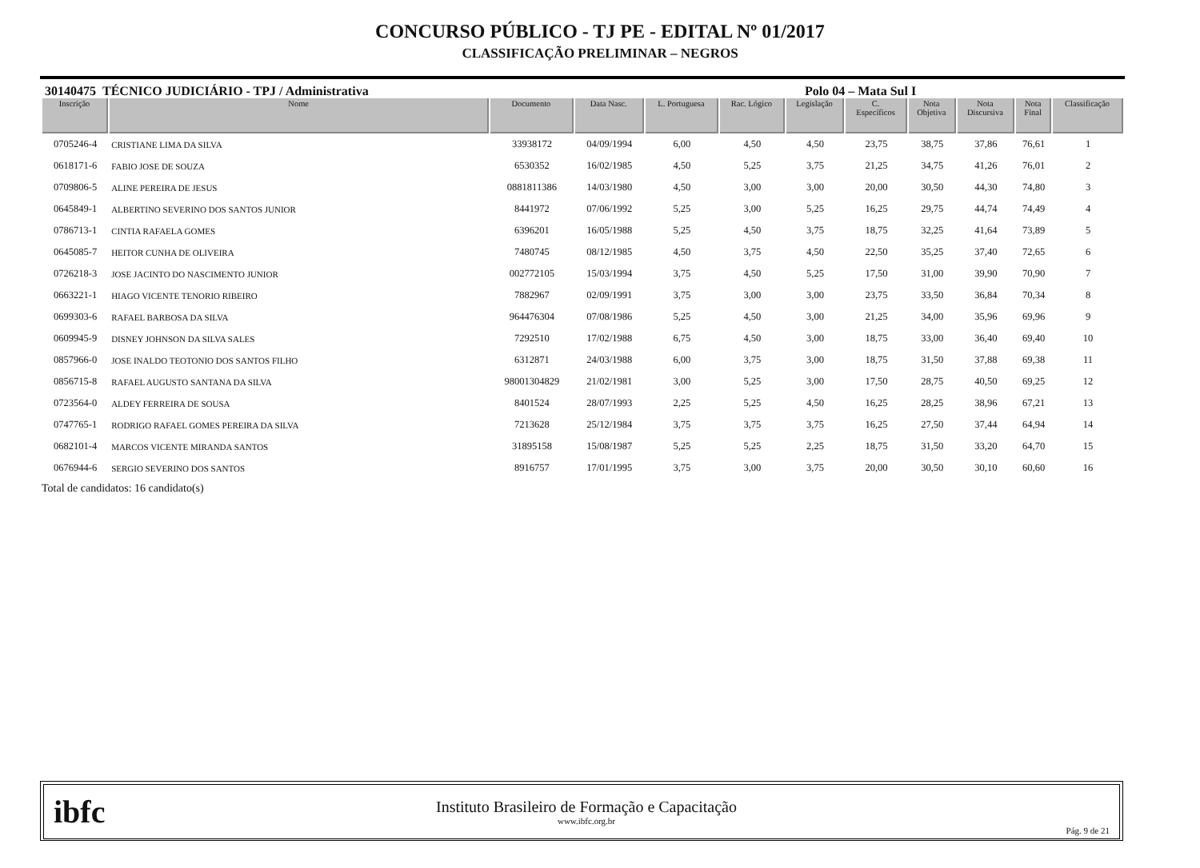CONCURSO PÚBLICO - TJ PE - EDITAL Nº 01/2017
CLASSIFICAÇÃO PRELIMINAR – NEGROS
30140475 TÉCNICO JUDICIÁRIO - TPJ / Administrativa Polo 04 – Mata Sul I
| Inscrição | Nome | Documento | Data Nasc. | L. Portuguesa | Rac. Lógico | Legislação | C. Específicos | Nota Objetiva | Nota Discursiva | Nota Final | Classificação |
| --- | --- | --- | --- | --- | --- | --- | --- | --- | --- | --- | --- |
| 0705246-4 | CRISTIANE LIMA DA SILVA | 33938172 | 04/09/1994 | 6,00 | 4,50 | 4,50 | 23,75 | 38,75 | 37,86 | 76,61 | 1 |
| 0618171-6 | FABIO JOSE DE SOUZA | 6530352 | 16/02/1985 | 4,50 | 5,25 | 3,75 | 21,25 | 34,75 | 41,26 | 76,01 | 2 |
| 0709806-5 | ALINE PEREIRA DE JESUS | 0881811386 | 14/03/1980 | 4,50 | 3,00 | 3,00 | 20,00 | 30,50 | 44,30 | 74,80 | 3 |
| 0645849-1 | ALBERTINO SEVERINO DOS SANTOS JUNIOR | 8441972 | 07/06/1992 | 5,25 | 3,00 | 5,25 | 16,25 | 29,75 | 44,74 | 74,49 | 4 |
| 0786713-1 | CINTIA RAFAELA GOMES | 6396201 | 16/05/1988 | 5,25 | 4,50 | 3,75 | 18,75 | 32,25 | 41,64 | 73,89 | 5 |
| 0645085-7 | HEITOR CUNHA DE OLIVEIRA | 7480745 | 08/12/1985 | 4,50 | 3,75 | 4,50 | 22,50 | 35,25 | 37,40 | 72,65 | 6 |
| 0726218-3 | JOSE JACINTO DO NASCIMENTO JUNIOR | 002772105 | 15/03/1994 | 3,75 | 4,50 | 5,25 | 17,50 | 31,00 | 39,90 | 70,90 | 7 |
| 0663221-1 | HIAGO VICENTE TENORIO RIBEIRO | 7882967 | 02/09/1991 | 3,75 | 3,00 | 3,00 | 23,75 | 33,50 | 36,84 | 70,34 | 8 |
| 0699303-6 | RAFAEL BARBOSA DA SILVA | 964476304 | 07/08/1986 | 5,25 | 4,50 | 3,00 | 21,25 | 34,00 | 35,96 | 69,96 | 9 |
| 0609945-9 | DISNEY JOHNSON DA SILVA SALES | 7292510 | 17/02/1988 | 6,75 | 4,50 | 3,00 | 18,75 | 33,00 | 36,40 | 69,40 | 10 |
| 0857966-0 | JOSE INALDO TEOTONIO DOS SANTOS FILHO | 6312871 | 24/03/1988 | 6,00 | 3,75 | 3,00 | 18,75 | 31,50 | 37,88 | 69,38 | 11 |
| 0856715-8 | RAFAEL AUGUSTO SANTANA DA SILVA | 98001304829 | 21/02/1981 | 3,00 | 5,25 | 3,00 | 17,50 | 28,75 | 40,50 | 69,25 | 12 |
| 0723564-0 | ALDEY FERREIRA DE SOUSA | 8401524 | 28/07/1993 | 2,25 | 5,25 | 4,50 | 16,25 | 28,25 | 38,96 | 67,21 | 13 |
| 0747765-1 | RODRIGO RAFAEL GOMES PEREIRA DA SILVA | 7213628 | 25/12/1984 | 3,75 | 3,75 | 3,75 | 16,25 | 27,50 | 37,44 | 64,94 | 14 |
| 0682101-4 | MARCOS VICENTE MIRANDA SANTOS | 31895158 | 15/08/1987 | 5,25 | 5,25 | 2,25 | 18,75 | 31,50 | 33,20 | 64,70 | 15 |
| 0676944-6 | SERGIO SEVERINO DOS SANTOS | 8916757 | 17/01/1995 | 3,75 | 3,00 | 3,75 | 20,00 | 30,50 | 30,10 | 60,60 | 16 |
Total de candidatos: 16 candidato(s)
ibfc
Instituto Brasileiro de Formação e Capacitação
www.ibfc.org.br
Pág. 9 de 21